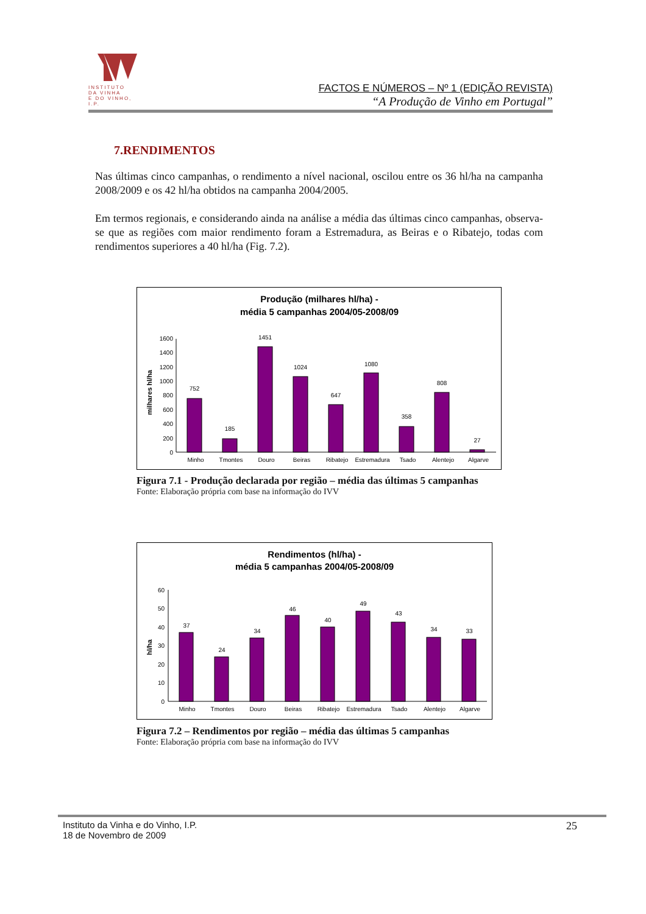INSTITUTO
DA VINHA
E DO VINHO, I.P.
FACTOS E NÚMEROS – Nº 1 (EDIÇÃO REVISTA)
“A Produção de Vinho em Portugal”
7.RENDIMENTOS
Nas últimas cinco campanhas, o rendimento a nível nacional, oscilou entre os 36 hl/ha na campanha 2008/2009 e os 42 hl/ha obtidos na campanha 2004/2005.
Em termos regionais, e considerando ainda na análise a média das últimas cinco campanhas, observa-se que as regiões com maior rendimento foram a Estremadura, as Beiras e o Ribatejo, todas com rendimentos superiores a 40 hl/ha (Fig. 7.2).
Produção (milhares hl/ha) -
média 5 campanhas 2004/05-2008/09
milhares hl/ha
0
200
400
600
800
1000
1200
1400
1600
752
185
1451
1024
647
1080
358
808
27
Minho
Tmontes
Douro
Beiras
Ribatejo
Estremadura
Tsado
Alentejo
Algarve
Figura 7.1 - Produção declarada por região – média das últimas 5 campanhas
Fonte: Elaboração própria com base na informação do IVV
Rendimentos (hl/ha) -
média 5 campanhas 2004/05-2008/09
hl/ha
0
10
20
30
40
50
60
37
24
34
46
40
49
43
34
33
Minho
Tmontes
Douro
Beiras
Ribatejo
Estremadura
Tsado
Alentejo
Algarve
Figura 7.2 – Rendimentos por região – média das últimas 5 campanhas
Fonte: Elaboração própria com base na informação do IVV
Instituto da Vinha e do Vinho, I.P.
18 de Novembro de 2009
25